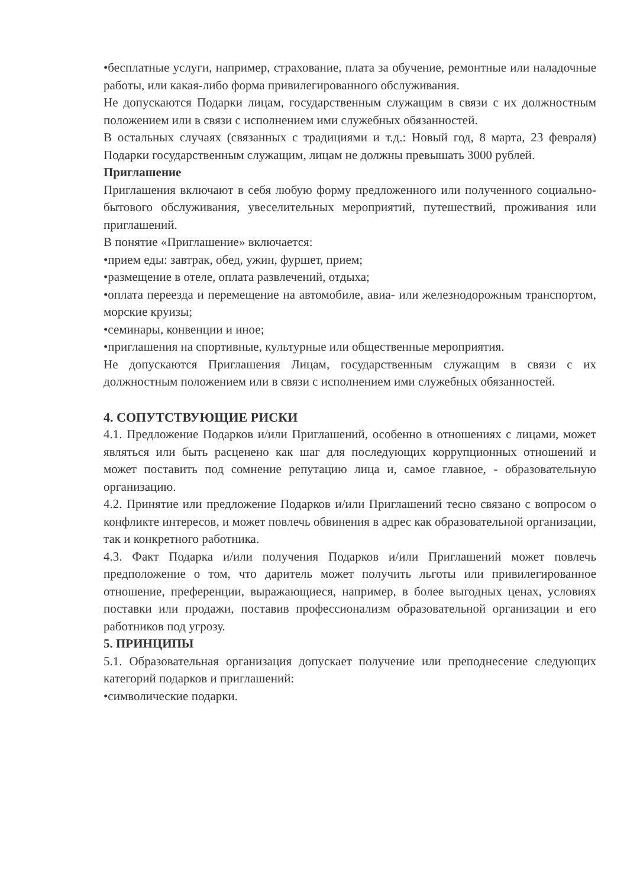•бесплатные услуги, например, страхование, плата за обучение, ремонтные или наладочные работы, или какая-либо форма привилегированного обслуживания.
Не допускаются Подарки лицам, государственным служащим в связи с их должностным положением или в связи с исполнением ими служебных обязанностей.
В остальных случаях (связанных с традициями и т.д.: Новый год, 8 марта, 23 февраля) Подарки государственным служащим, лицам не должны превышать 3000 рублей.
Приглашение
Приглашения включают в себя любую форму предложенного или полученного социально-бытового обслуживания, увеселительных мероприятий, путешествий, проживания или приглашений.
В понятие «Приглашение» включается:
•прием еды: завтрак, обед, ужин, фуршет, прием;
•размещение в отеле, оплата развлечений, отдыха;
•оплата переезда и перемещение на автомобиле, авиа- или железнодорожным транспортом, морские круизы;
•семинары, конвенции и иное;
•приглашения на спортивные, культурные или общественные мероприятия.
Не допускаются Приглашения Лицам, государственным служащим в связи с их должностным положением или в связи с исполнением ими служебных обязанностей.
4. СОПУТСТВУЮЩИЕ РИСКИ
4.1. Предложение Подарков и/или Приглашений, особенно в отношениях с лицами, может являться или быть расценено как шаг для последующих коррупционных отношений и может поставить под сомнение репутацию лица и, самое главное, - образовательную организацию.
4.2. Принятие или предложение Подарков и/или Приглашений тесно связано с вопросом о конфликте интересов, и может повлечь обвинения в адрес как образовательной организации, так и конкретного работника.
4.3. Факт Подарка и/или получения Подарков и/или Приглашений может повлечь предположение о том, что даритель может получить льготы или привилегированное отношение, преференции, выражающиеся, например, в более выгодных ценах, условиях поставки или продажи, поставив профессионализм образовательной организации и его работников под угрозу.
5. ПРИНЦИПЫ
5.1. Образовательная организация допускает получение или преподнесение следующих категорий подарков и приглашений:
•символические подарки.